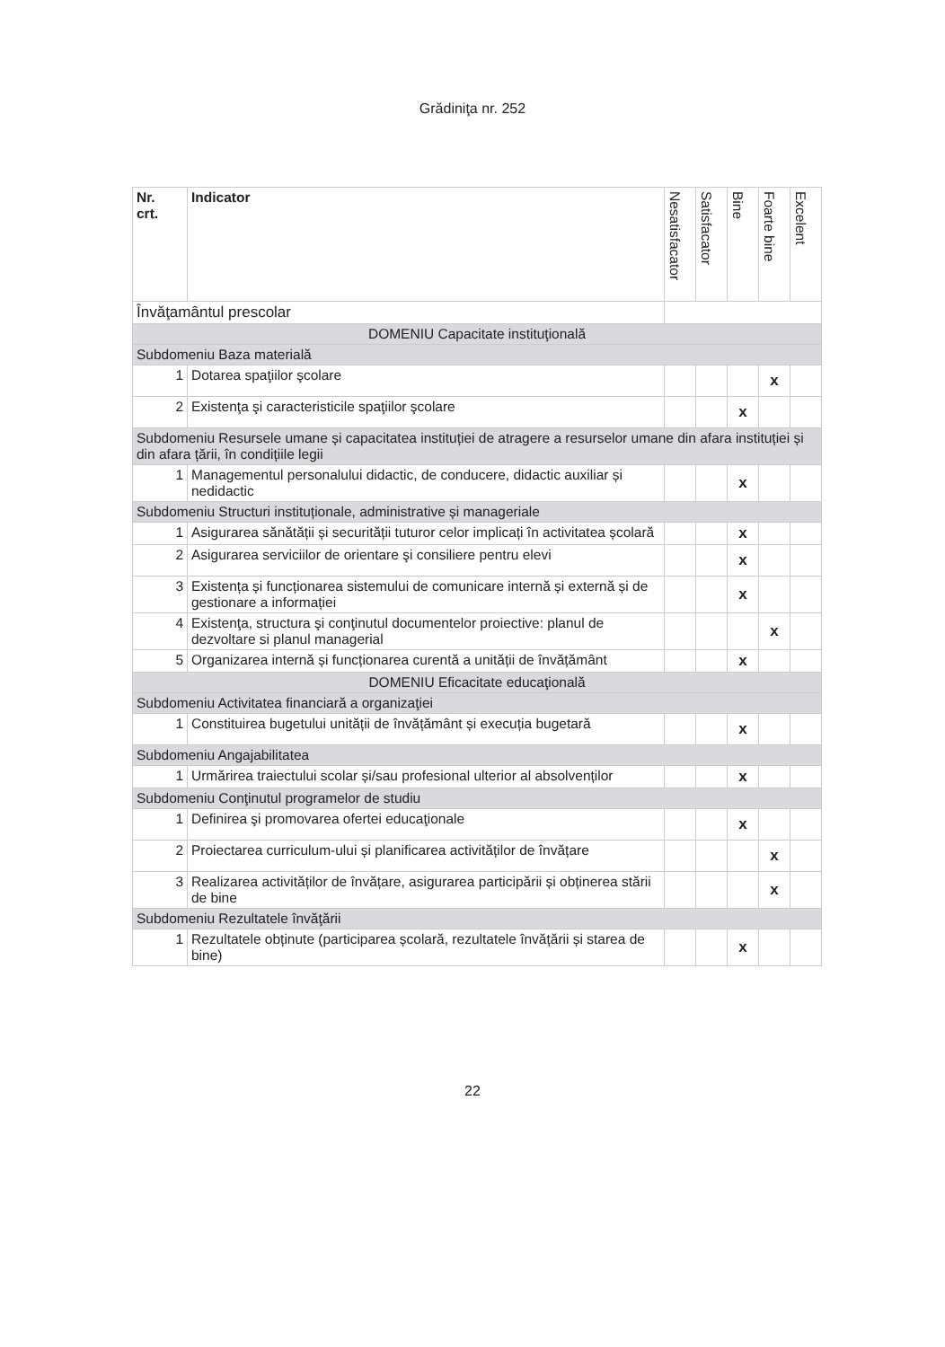Grădiniţa nr. 252
| Nr. crt. | Indicator | Nesatisfacator | Satisfacator | Bine | Foarte bine | Excelent |
| --- | --- | --- | --- | --- | --- | --- |
| Învăţamântul prescolar | | | | | | |
| DOMENIU Capacitate instituţională | | | | | | |
| Subdomeniu Baza materială | | | | | | |
| 1 | Dotarea spaţiilor şcolare | | | | x | |
| 2 | Existenţa şi caracteristicile spaţiilor şcolare | | | x | | |
| Subdomeniu Resursele umane și capacitatea instituției de atragere a resurselor umane din afara instituției și din afara țării, în condițiile legii | | | | | | |
| 1 | Managementul personalului didactic, de conducere, didactic auxiliar și nedidactic | | | x | | |
| Subdomeniu Structuri instituționale, administrative și manageriale | | | | | | |
| 1 | Asigurarea sănătății și securității tuturor celor implicați în activitatea școlară | | | x | | |
| 2 | Asigurarea serviciilor de orientare şi consiliere pentru elevi | | | x | | |
| 3 | Existența și funcționarea sistemului de comunicare internă și externă și de gestionare a informației | | | x | | |
| 4 | Existenţa, structura şi conţinutul documentelor proiective: planul de dezvoltare si planul managerial | | | | x | |
| 5 | Organizarea internă și funcționarea curentă a unității de învățământ | | | x | | |
| DOMENIU Eficacitate educaţională | | | | | | |
| Subdomeniu Activitatea financiară a organizaţiei | | | | | | |
| 1 | Constituirea bugetului unității de învățământ și execuția bugetară | | | x | | |
| Subdomeniu Angajabilitatea | | | | | | |
| 1 | Urmărirea traiectului scolar și/sau profesional ulterior al absolvenților | | | x | | |
| Subdomeniu Conţinutul programelor de studiu | | | | | | |
| 1 | Definirea şi promovarea ofertei educaţionale | | | x | | |
| 2 | Proiectarea curriculum-ului și planificarea activităților de învățare | | | | x | |
| 3 | Realizarea activităților de învățare, asigurarea participării și obținerea stării de bine | | | | x | |
| Subdomeniu Rezultatele învăţării | | | | | | |
| 1 | Rezultatele obținute (participarea școlară, rezultatele învățării și starea de bine) | | | x | | |
22